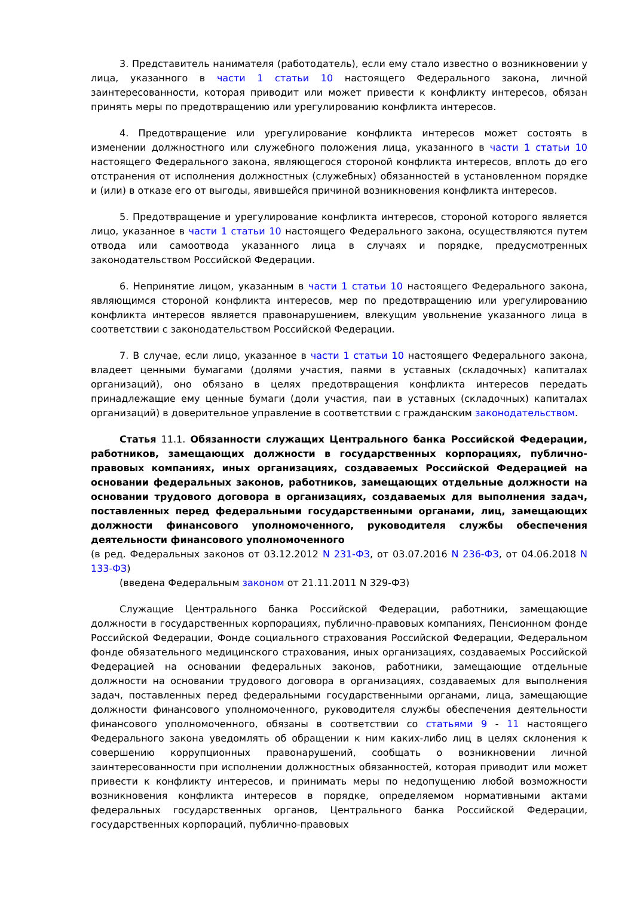3. Представитель нанимателя (работодатель), если ему стало известно о возникновении у лица, указанного в части 1 статьи 10 настоящего Федерального закона, личной заинтересованности, которая приводит или может привести к конфликту интересов, обязан принять меры по предотвращению или урегулированию конфликта интересов.
4. Предотвращение или урегулирование конфликта интересов может состоять в изменении должностного или служебного положения лица, указанного в части 1 статьи 10 настоящего Федерального закона, являющегося стороной конфликта интересов, вплоть до его отстранения от исполнения должностных (служебных) обязанностей в установленном порядке и (или) в отказе его от выгоды, явившейся причиной возникновения конфликта интересов.
5. Предотвращение и урегулирование конфликта интересов, стороной которого является лицо, указанное в части 1 статьи 10 настоящего Федерального закона, осуществляются путем отвода или самоотвода указанного лица в случаях и порядке, предусмотренных законодательством Российской Федерации.
6. Непринятие лицом, указанным в части 1 статьи 10 настоящего Федерального закона, являющимся стороной конфликта интересов, мер по предотвращению или урегулированию конфликта интересов является правонарушением, влекущим увольнение указанного лица в соответствии с законодательством Российской Федерации.
7. В случае, если лицо, указанное в части 1 статьи 10 настоящего Федерального закона, владеет ценными бумагами (долями участия, паями в уставных (складочных) капиталах организаций), оно обязано в целях предотвращения конфликта интересов передать принадлежащие ему ценные бумаги (доли участия, паи в уставных (складочных) капиталах организаций) в доверительное управление в соответствии с гражданским законодательством.
Статья 11.1. Обязанности служащих Центрального банка Российской Федерации, работников, замещающих должности в государственных корпорациях, публично-правовых компаниях, иных организациях, создаваемых Российской Федерацией на основании федеральных законов, работников, замещающих отдельные должности на основании трудового договора в организациях, создаваемых для выполнения задач, поставленных перед федеральными государственными органами, лиц, замещающих должности финансового уполномоченного, руководителя службы обеспечения деятельности финансового уполномоченного
(в ред. Федеральных законов от 03.12.2012 N 231-ФЗ, от 03.07.2016 N 236-ФЗ, от 04.06.2018 N 133-ФЗ)
(введена Федеральным законом от 21.11.2011 N 329-ФЗ)
Служащие Центрального банка Российской Федерации, работники, замещающие должности в государственных корпорациях, публично-правовых компаниях, Пенсионном фонде Российской Федерации, Фонде социального страхования Российской Федерации, Федеральном фонде обязательного медицинского страхования, иных организациях, создаваемых Российской Федерацией на основании федеральных законов, работники, замещающие отдельные должности на основании трудового договора в организациях, создаваемых для выполнения задач, поставленных перед федеральными государственными органами, лица, замещающие должности финансового уполномоченного, руководителя службы обеспечения деятельности финансового уполномоченного, обязаны в соответствии со статьями 9 - 11 настоящего Федерального закона уведомлять об обращении к ним каких-либо лиц в целях склонения к совершению коррупционных правонарушений, сообщать о возникновении личной заинтересованности при исполнении должностных обязанностей, которая приводит или может привести к конфликту интересов, и принимать меры по недопущению любой возможности возникновения конфликта интересов в порядке, определяемом нормативными актами федеральных государственных органов, Центрального банка Российской Федерации, государственных корпораций, публично-правовых